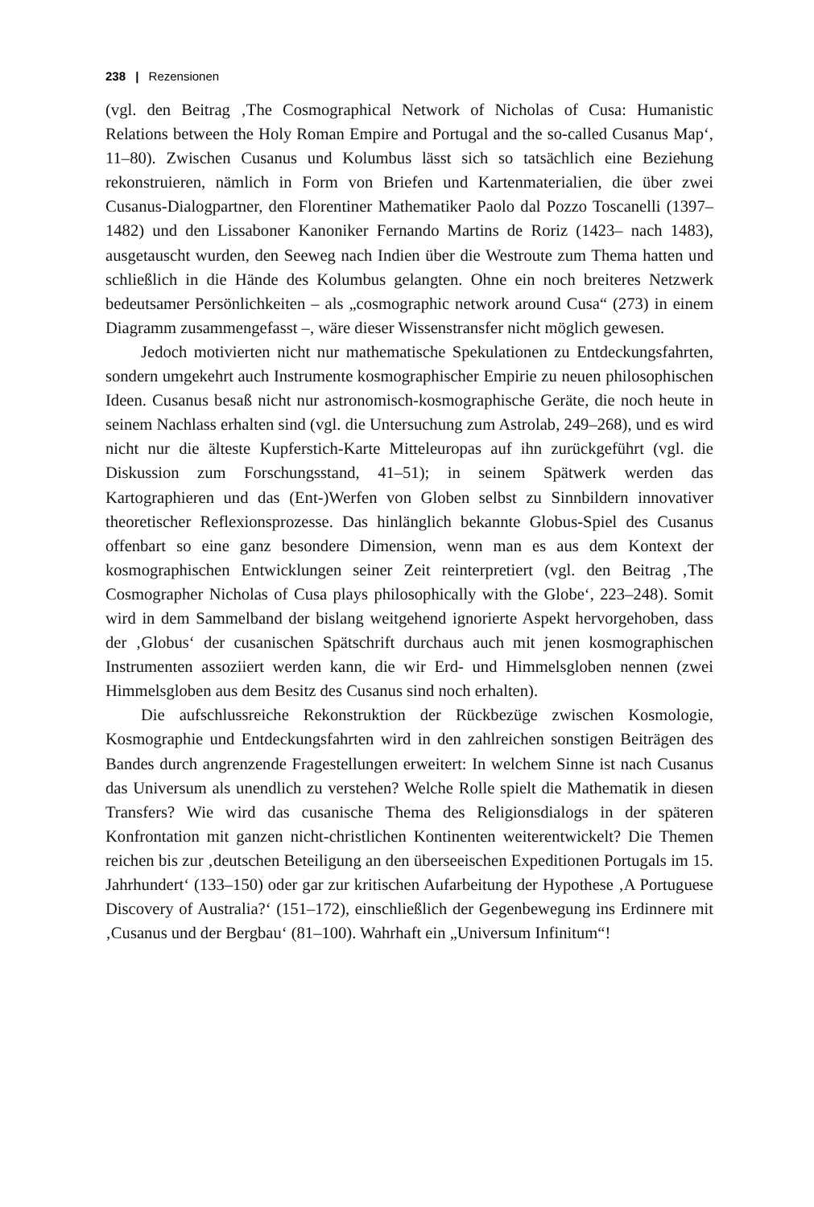238 | Rezensionen
(vgl. den Beitrag ‚The Cosmographical Network of Nicholas of Cusa: Humanistic Relations between the Holy Roman Empire and Portugal and the so-called Cusanus Map‘, 11–80). Zwischen Cusanus und Kolumbus lässt sich so tatsächlich eine Beziehung rekonstruieren, nämlich in Form von Briefen und Kartenmaterialien, die über zwei Cusanus-Dialogpartner, den Florentiner Mathematiker Paolo dal Pozzo Toscanelli (1397–1482) und den Lissaboner Kanoniker Fernando Martins de Roriz (1423– nach 1483), ausgetauscht wurden, den Seeweg nach Indien über die Westroute zum Thema hatten und schließlich in die Hände des Kolumbus gelangten. Ohne ein noch breiteres Netzwerk bedeutsamer Persönlichkeiten – als „cosmographic network around Cusa“ (273) in einem Diagramm zusammengefasst –, wäre dieser Wissenstransfer nicht möglich gewesen.
Jedoch motivierten nicht nur mathematische Spekulationen zu Entdeckungsfahrten, sondern umgekehrt auch Instrumente kosmographischer Empirie zu neuen philosophischen Ideen. Cusanus besaß nicht nur astronomisch-kosmographische Geräte, die noch heute in seinem Nachlass erhalten sind (vgl. die Untersuchung zum Astrolab, 249–268), und es wird nicht nur die älteste Kupferstich-Karte Mitteleuropas auf ihn zurückgeführt (vgl. die Diskussion zum Forschungsstand, 41–51); in seinem Spätwerk werden das Kartographieren und das (Ent-)Werfen von Globen selbst zu Sinnbildern innovativer theoretischer Reflexionsprozesse. Das hinlänglich bekannte Globus-Spiel des Cusanus offenbart so eine ganz besondere Dimension, wenn man es aus dem Kontext der kosmographischen Entwicklungen seiner Zeit reinterpretiert (vgl. den Beitrag ‚The Cosmographer Nicholas of Cusa plays philosophically with the Globe‘, 223–248). Somit wird in dem Sammelband der bislang weitgehend ignorierte Aspekt hervorgehoben, dass der ‚Globus‘ der cusanischen Spätschrift durchaus auch mit jenen kosmographischen Instrumenten assoziiert werden kann, die wir Erd- und Himmelsgloben nennen (zwei Himmelsgloben aus dem Besitz des Cusanus sind noch erhalten).
Die aufschlussreiche Rekonstruktion der Rückbezüge zwischen Kosmologie, Kosmographie und Entdeckungsfahrten wird in den zahlreichen sonstigen Beiträgen des Bandes durch angrenzende Fragestellungen erweitert: In welchem Sinne ist nach Cusanus das Universum als unendlich zu verstehen? Welche Rolle spielt die Mathematik in diesen Transfers? Wie wird das cusanische Thema des Religionsdialogs in der späteren Konfrontation mit ganzen nicht-christlichen Kontinenten weiterentwickelt? Die Themen reichen bis zur ‚deutschen Beteiligung an den überseeischen Expeditionen Portugals im 15. Jahrhundert‘ (133–150) oder gar zur kritischen Aufarbeitung der Hypothese ‚A Portuguese Discovery of Australia?‘ (151–172), einschließlich der Gegenbewegung ins Erdinnere mit ‚Cusanus und der Bergbau‘ (81–100). Wahrhaft ein „Universum Infinitum“!